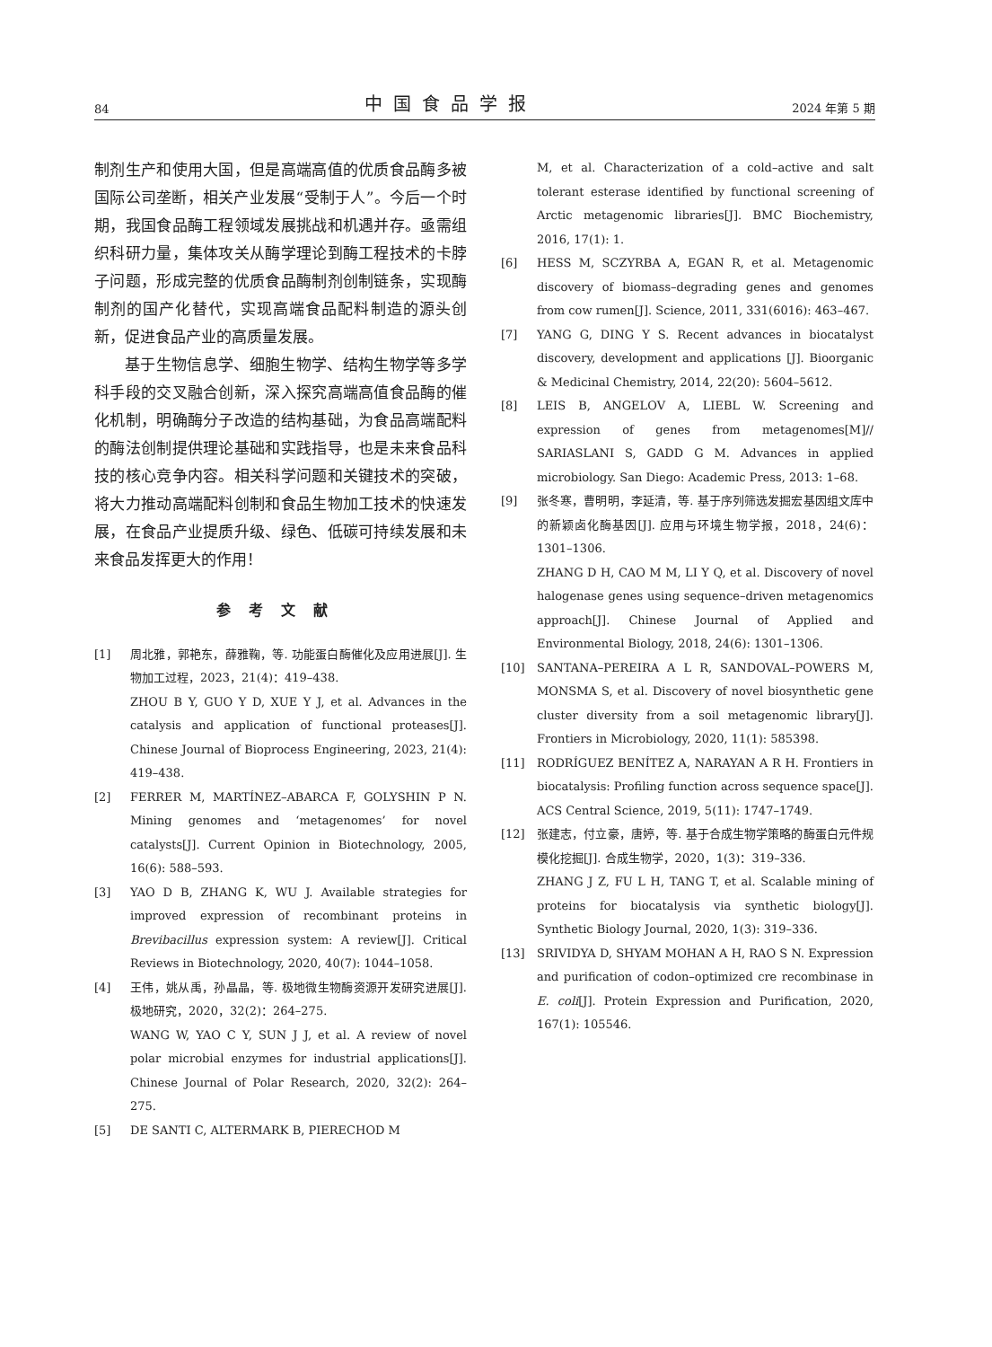84 中国食品学报 2024 年第 5 期
制剂生产和使用大国，但是高端高值的优质食品酶多被国际公司垄断，相关产业发展“受制于人”。今后一个时期，我国食品酶工程领域发展挑战和机遇并存。亟需组织科研力量，集体攻关从酶学理论到酶工程技术的卡脖子问题，形成完整的优质食品酶制剂创制链条，实现酶制剂的国产化替代，实现高端食品配料制造的源头创新，促进食品产业的高质量发展。
基于生物信息学、细胞生物学、结构生物学等多学科手段的交叉融合创新，深入探究高端高值食品酶的催化机制，明确酶分子改造的结构基础，为食品高端配料的酶法创制提供理论基础和实践指导，也是未来食品科技的核心竞争内容。相关科学问题和关键技术的突破，将大力推动高端配料创制和食品生物加工技术的快速发展，在食品产业提质升级、绿色、低碳可持续发展和未来食品发挥更大的作用！
参考文献
[1] 周北雅，郭艳东，薛雅鞠，等. 功能蛋白酶催化及应用进展[J]. 生物加工过程，2023，21(4)：419–438.
ZHOU B Y, GUO Y D, XUE Y J, et al. Advances in the catalysis and application of functional proteases[J]. Chinese Journal of Bioprocess Engineering, 2023, 21(4): 419–438.
[2] FERRER M, MARTÍNEZ–ABARCA F, GOLYSHIN P N. Mining genomes and ‘metagenomes’ for novel catalysts[J]. Current Opinion in Biotechnology, 2005, 16(6): 588–593.
[3] YAO D B, ZHANG K, WU J. Available strategies for improved expression of recombinant proteins in Brevibacillus expression system: A review[J]. Critical Reviews in Biotechnology, 2020, 40(7): 1044–1058.
[4] 王伟，姚从禹，孙晶晶，等. 极地微生物酶资源开发研究进展[J]. 极地研究，2020，32(2)：264–275.
WANG W, YAO C Y, SUN J J, et al. A review of novel polar microbial enzymes for industrial applications[J]. Chinese Journal of Polar Research, 2020, 32(2): 264–275.
[5] DE SANTI C, ALTERMARK B, PIERECHOD M
M, et al. Characterization of a cold–active and salt tolerant esterase identified by functional screening of Arctic metagenomic libraries[J]. BMC Biochemistry, 2016, 17(1): 1.
[6] HESS M, SCZYRBA A, EGAN R, et al. Metagenomic discovery of biomass–degrading genes and genomes from cow rumen[J]. Science, 2011, 331(6016): 463–467.
[7] YANG G, DING Y S. Recent advances in biocatalyst discovery, development and applications [J]. Bioorganic & Medicinal Chemistry, 2014, 22(20): 5604–5612.
[8] LEIS B, ANGELOV A, LIEBL W. Screening and expression of genes from metagenomes[M]// SARIASLANI S, GADD G M. Advances in applied microbiology. San Diego: Academic Press, 2013: 1–68.
[9] 张冬寒，曹明明，李延清，等. 基于序列筛选发掘宏基因组文库中的新颖卤化酶基因[J]. 应用与环境生物学报，2018，24(6)：1301–1306.
ZHANG D H, CAO M M, LI Y Q, et al. Discovery of novel halogenase genes using sequence–driven metagenomics approach[J]. Chinese Journal of Applied and Environmental Biology, 2018, 24(6): 1301–1306.
[10] SANTANA–PEREIRA A L R, SANDOVAL–POWERS M, MONSMA S, et al. Discovery of novel biosynthetic gene cluster diversity from a soil metagenomic library[J]. Frontiers in Microbiology, 2020, 11(1): 585398.
[11] RODRÍGUEZ BENÍTEZ A, NARAYAN A R H. Frontiers in biocatalysis: Profiling function across sequence space[J]. ACS Central Science, 2019, 5(11): 1747–1749.
[12] 张建志，付立豪，唐婷，等. 基于合成生物学策略的酶蛋白元件规模化挖掘[J]. 合成生物学，2020，1(3)：319–336.
ZHANG J Z, FU L H, TANG T, et al. Scalable mining of proteins for biocatalysis via synthetic biology[J]. Synthetic Biology Journal, 2020, 1(3): 319–336.
[13] SRIVIDYA D, SHYAM MOHAN A H, RAO S N. Expression and purification of codon–optimized cre recombinase in E. coli[J]. Protein Expression and Purification, 2020, 167(1): 105546.